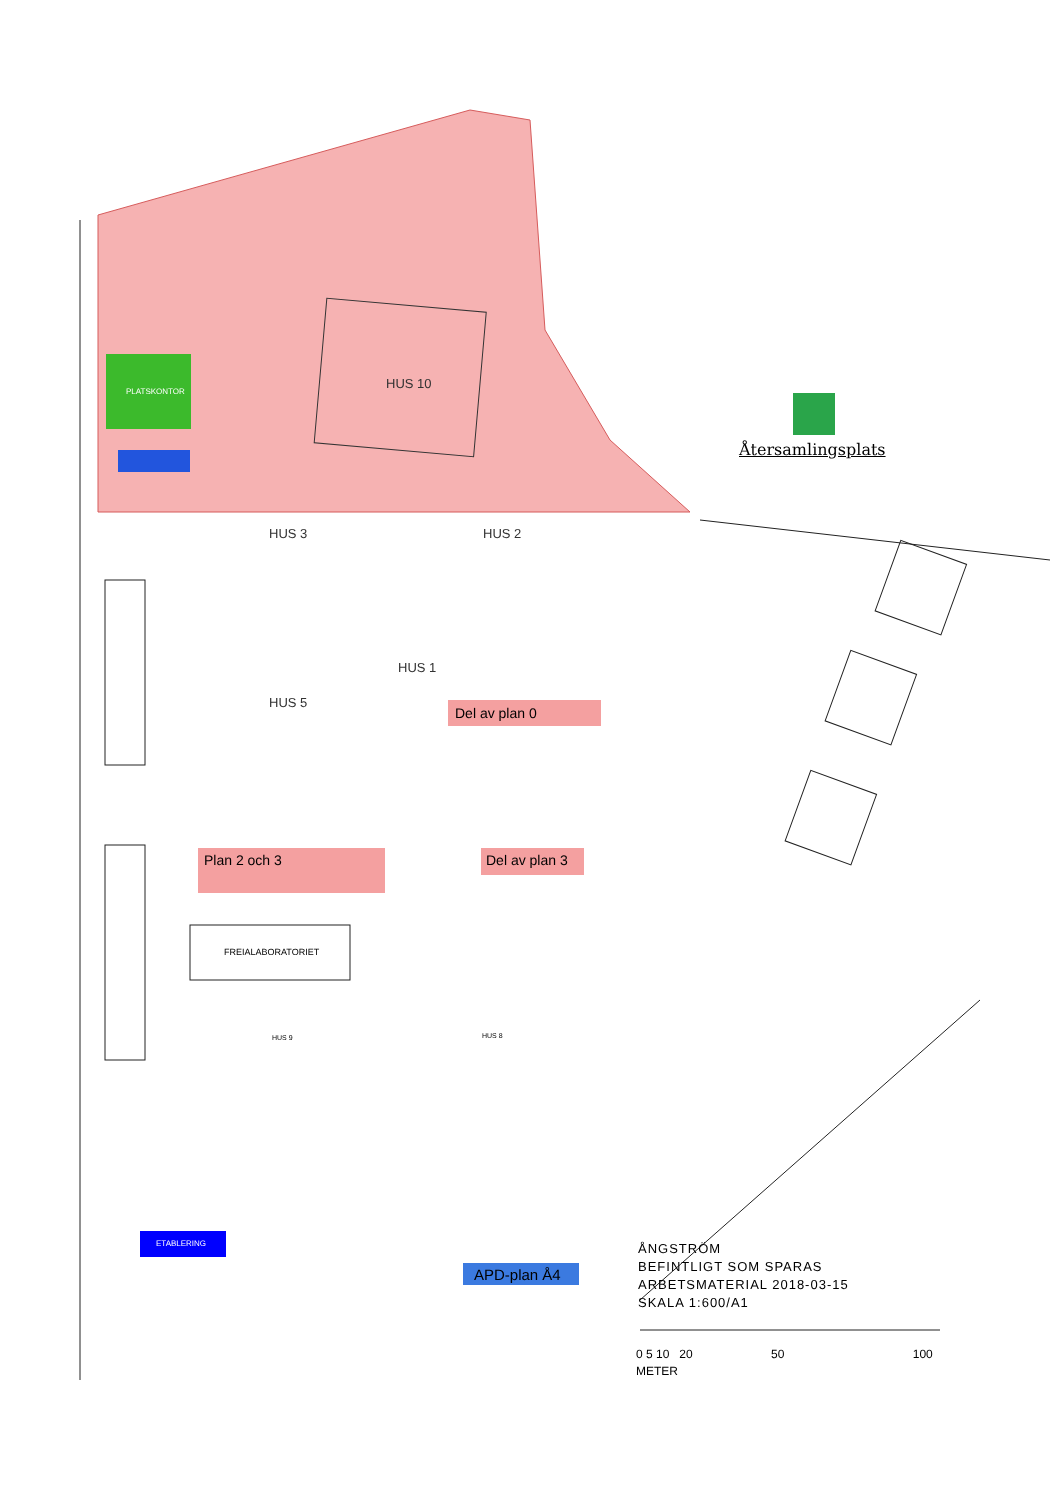HUS 10
HUS 3 HUS 2
HUS 5
HUS 1
PLATSKONTOR
Del av plan 0
Plan 2 och 3 Del av plan 3
FREIALABORATORIET
HUS 9 HUS 8
ETABLERING
APD-plan Å4
Återsamlingsplats
ÅNGSTRÖM
BEFINTLIGT SOM SPARAS
ARBETSMATERIAL 2018-03-15
SKALA 1:600/A1
0 5 10 20 50 100
METER